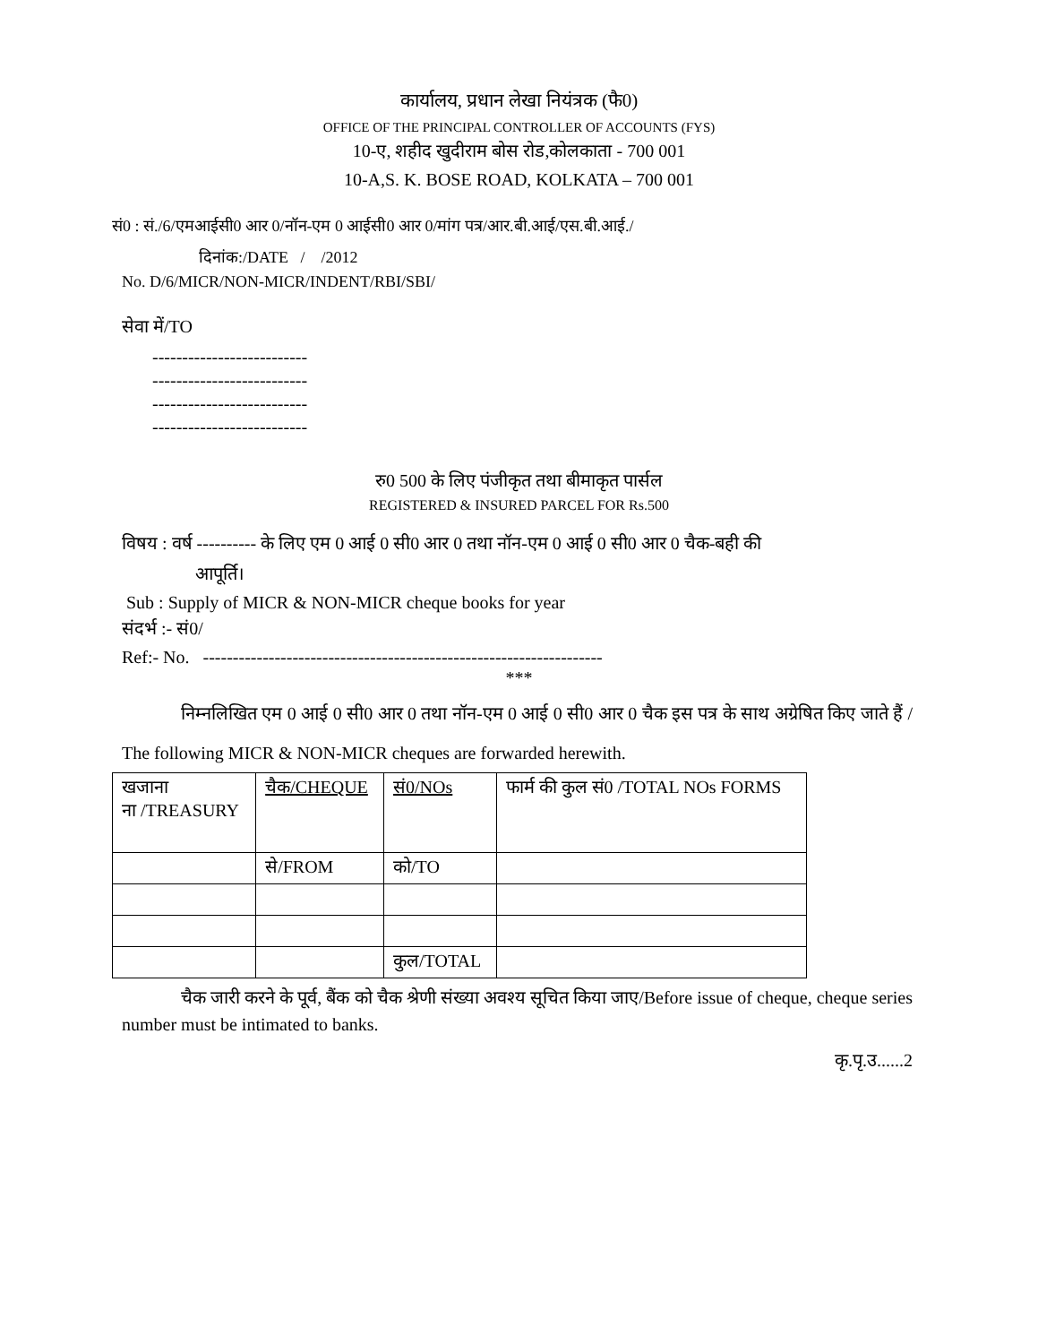कार्यालय, प्रधान लेखा नियंत्रक (फै0)
OFFICE OF THE PRINCIPAL CONTROLLER OF ACCOUNTS (FYS)
10-ए, शहीद खुदीराम बोस रोड,कोलकाता - 700 001
10-A,S. K. BOSE ROAD, KOLKATA – 700 001
सं0 : सं./6/एमआईसी0 आर 0/नॉन-एम 0 आईसी0 आर 0/मांग पत्र/आर.बी.आई/एस.बी.आई./
दिनांक:/DATE / /2012
No. D/6/MICR/NON-MICR/INDENT/RBI/SBI/
सेवा में/TO
--------------------------
--------------------------
--------------------------
--------------------------
रु0 500 के लिए पंजीकृत तथा बीमाकृत पार्सल
REGISTERED & INSURED PARCEL FOR Rs.500
विषय : वर्ष ---------- के लिए एम 0 आई 0 सी0 आर 0 तथा नॉन-एम 0 आई 0 सी0 आर 0 चैक-बही की
आपूर्ति।
Sub : Supply of MICR & NON-MICR cheque books for year
संदर्भ :- सं0/
Ref:- No. -------------------------------------------------------------------
***
निम्नलिखित एम 0 आई 0 सी0 आर 0 तथा नॉन-एम 0 आई 0 सी0 आर 0 चैक इस पत्र के साथ अग्रेषित किए जाते हैं / The following MICR & NON-MICR cheques are forwarded herewith.
| खजाना ना /TREASURY | चैक/CHEQUE | सं0/NOs | फार्म की कुल सं0 /TOTAL NOs FORMS |
| | से/FROM | को/TO | |
| | | कुल/TOTAL | |
चैक जारी करने के पूर्व, बैंक को चैक श्रेणी संख्या अवश्य सूचित किया जाए/Before issue of cheque, cheque series number must be intimated to banks.
कृ.पृ.उ......2